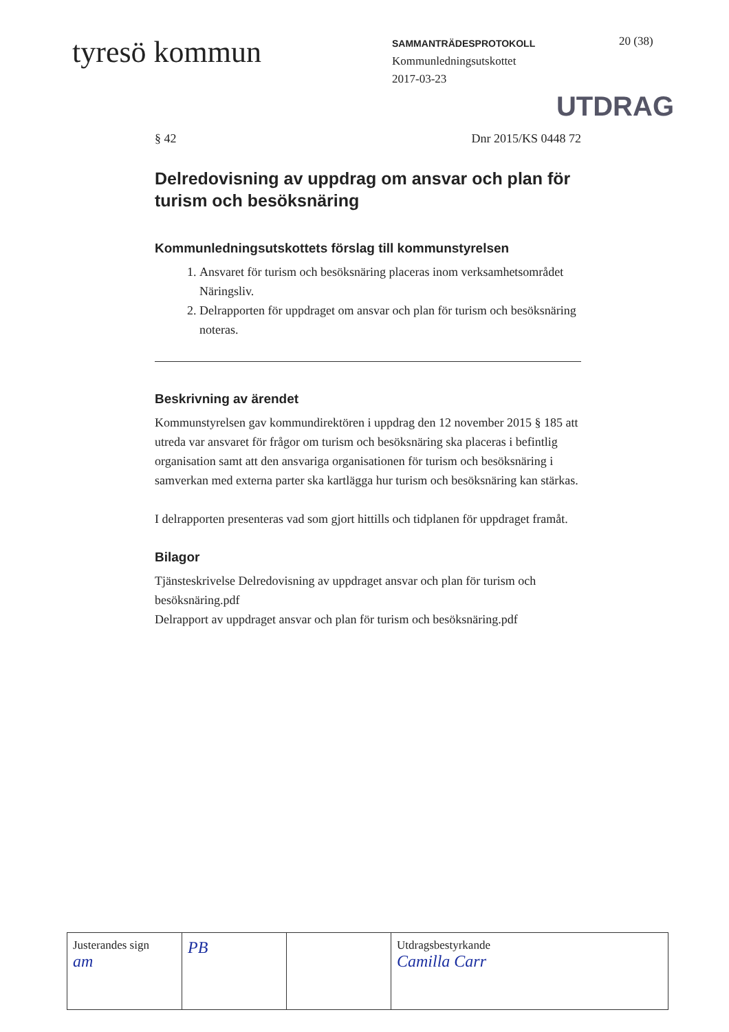tyresö kommun
SAMMANTRÄDESPROTOKOLL
Kommunledningsutskottet
2017-03-23
20 (38)
UTDRAG
§ 42 Dnr 2015/KS 0448 72
Delredovisning av uppdrag om ansvar och plan för turism och besöksnäring
Kommunledningsutskottets förslag till kommunstyrelsen
1. Ansvaret för turism och besöksnäring placeras inom verksamhetsområdet Näringsliv.
2. Delrapporten för uppdraget om ansvar och plan för turism och besöksnäring noteras.
Beskrivning av ärendet
Kommunstyrelsen gav kommundirektören i uppdrag den 12 november 2015 § 185 att utreda var ansvaret för frågor om turism och besöksnäring ska placeras i befintlig organisation samt att den ansvariga organisationen för turism och besöksnäring i samverkan med externa parter ska kartlägga hur turism och besöksnäring kan stärkas.
I delrapporten presenteras vad som gjort hittills och tidplanen för uppdraget framåt.
Bilagor
Tjänsteskrivelse Delredovisning av uppdraget ansvar och plan för turism och besöksnäring.pdf
Delrapport av uppdraget ansvar och plan för turism och besöksnäring.pdf
| Justerandes sign am | PB | | Utdragsbestyrkande Camilla Carr |